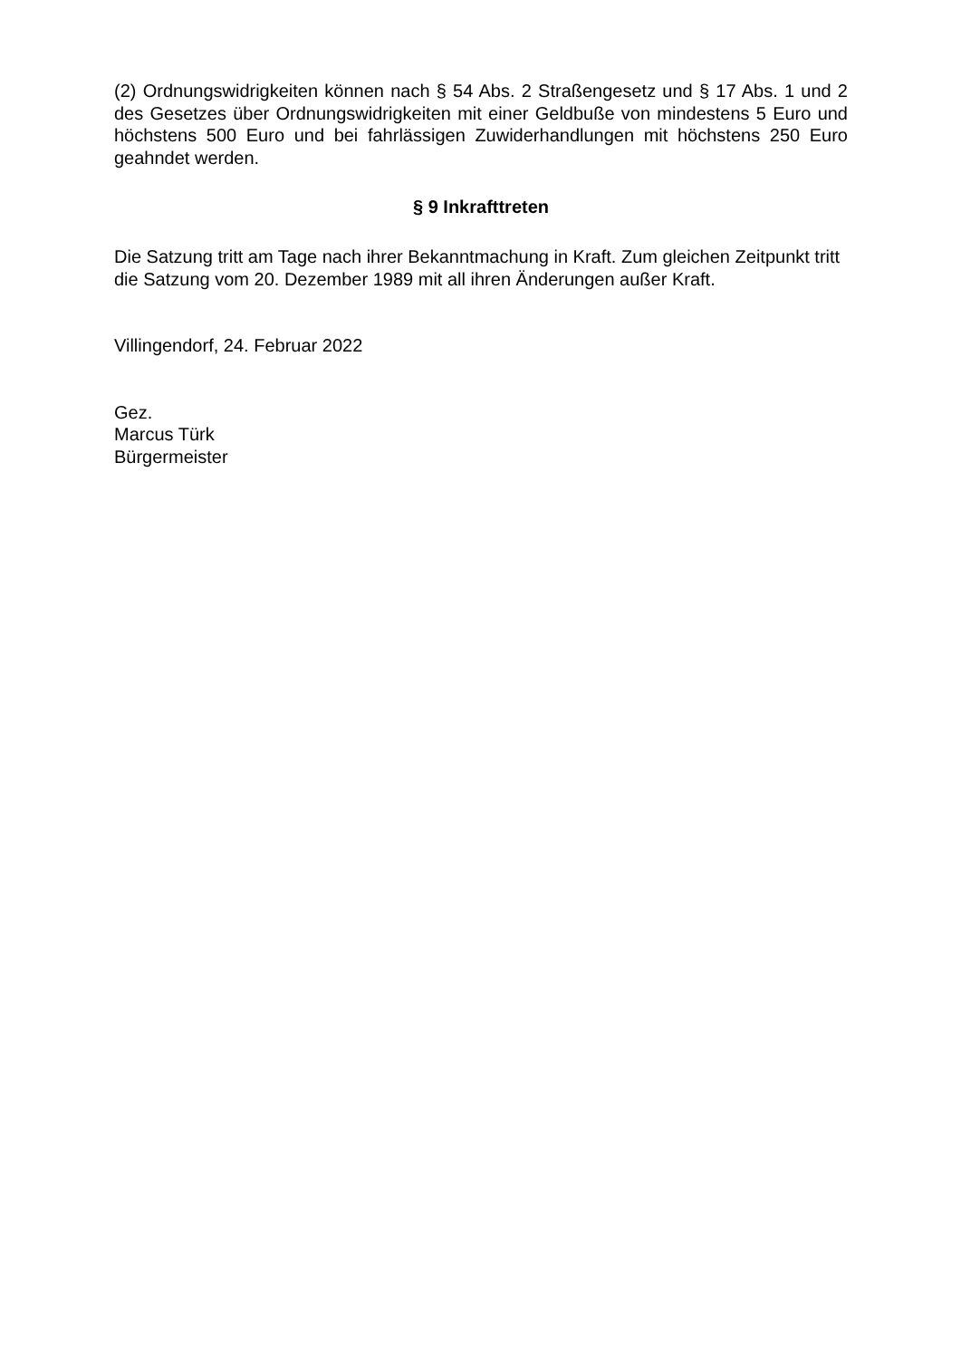(2) Ordnungswidrigkeiten können nach § 54 Abs. 2 Straßengesetz und § 17 Abs. 1 und 2 des Gesetzes über Ordnungswidrigkeiten mit einer Geldbuße von mindestens 5 Euro und höchstens 500 Euro und bei fahrlässigen Zuwiderhandlungen mit höchstens 250 Euro geahndet werden.
§ 9 Inkrafttreten
Die Satzung tritt am Tage nach ihrer Bekanntmachung in Kraft. Zum gleichen Zeitpunkt tritt die Satzung vom 20. Dezember 1989 mit all ihren Änderungen außer Kraft.
Villingendorf, 24. Februar 2022
Gez.
Marcus Türk
Bürgermeister